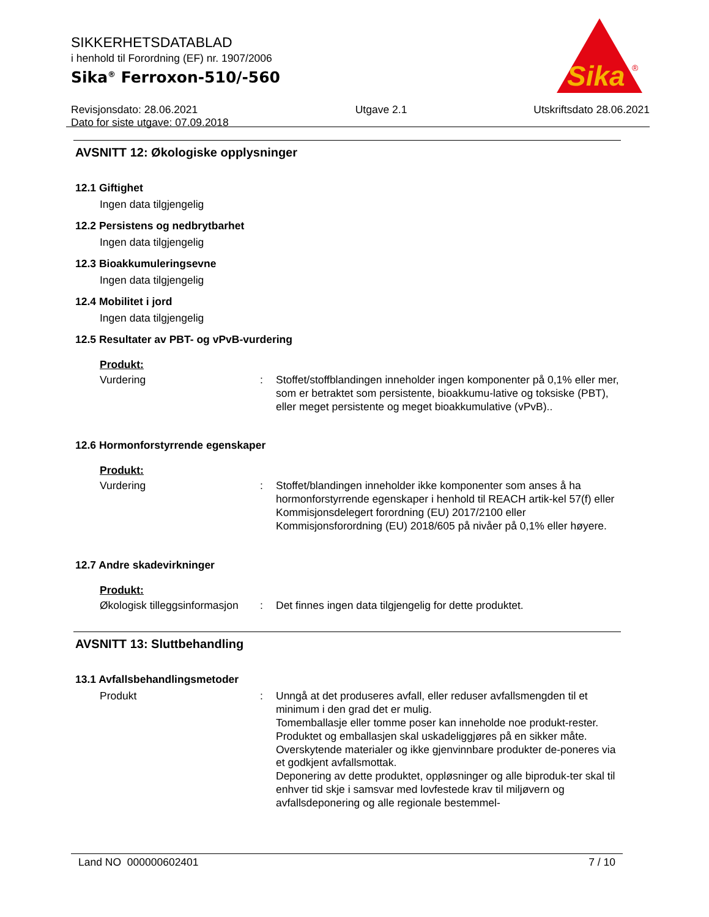SIKKERHETSDATABLAD
i henhold til Forordning (EF) nr. 1907/2006
Sika<sup>®</sup> Ferroxon-510/-560
Revisjonsdato: 28.06.2021
Dato for siste utgave: 07.09.2018
Utgave 2.1 Utskriftsdato 28.06.2021
Sika
®
AVSNITT 12: Økologiske opplysninger
12.1 Giftighet
Ingen data tilgjengelig
12.2 Persistens og nedbrytbarhet
Ingen data tilgjengelig
12.3 Bioakkumuleringsevne
Ingen data tilgjengelig
12.4 Mobilitet i jord
Ingen data tilgjengelig
12.5 Resultater av PBT- og vPvB-vurdering
Produkt:
Vurdering
:
Stoffet/stoffblandingen inneholder ingen komponenter på 0,1% eller mer, som er betraktet som persistente, bioakkumu-lative og toksiske (PBT), eller meget persistente og meget bioakkumulative (vPvB)..
12.6 Hormonforstyrrende egenskaper
Produkt:
Vurdering
:
Stoffet/blandingen inneholder ikke komponenter som anses å ha hormonforstyrrende egenskaper i henhold til REACH artik-kel 57(f) eller Kommisjonsdelegert forordning (EU) 2017/2100 eller Kommisjonsforordning (EU) 2018/605 på nivåer på 0,1% eller høyere.
12.7 Andre skadevirkninger
Produkt:
Økologisk tilleggsinformasjon
:
Det finnes ingen data tilgjengelig for dette produktet.
AVSNITT 13: Sluttbehandling
13.1 Avfallsbehandlingsmetoder
Produkt
:
Unngå at det produseres avfall, eller reduser avfallsmengden til et minimum i den grad det er mulig.
Tomemballasje eller tomme poser kan inneholde noe produkt-rester.
Produktet og emballasjen skal uskadeliggjøres på en sikker måte.
Overskytende materialer og ikke gjenvinnbare produkter de-poneres via et godkjent avfallsmottak.
Deponering av dette produktet, oppløsninger og alle biproduk-ter skal til enhver tid skje i samsvar med lovfestede krav til miljøvern og avfallsdeponering og alle regionale bestemmel-
Land NO 000000602401 7 / 10